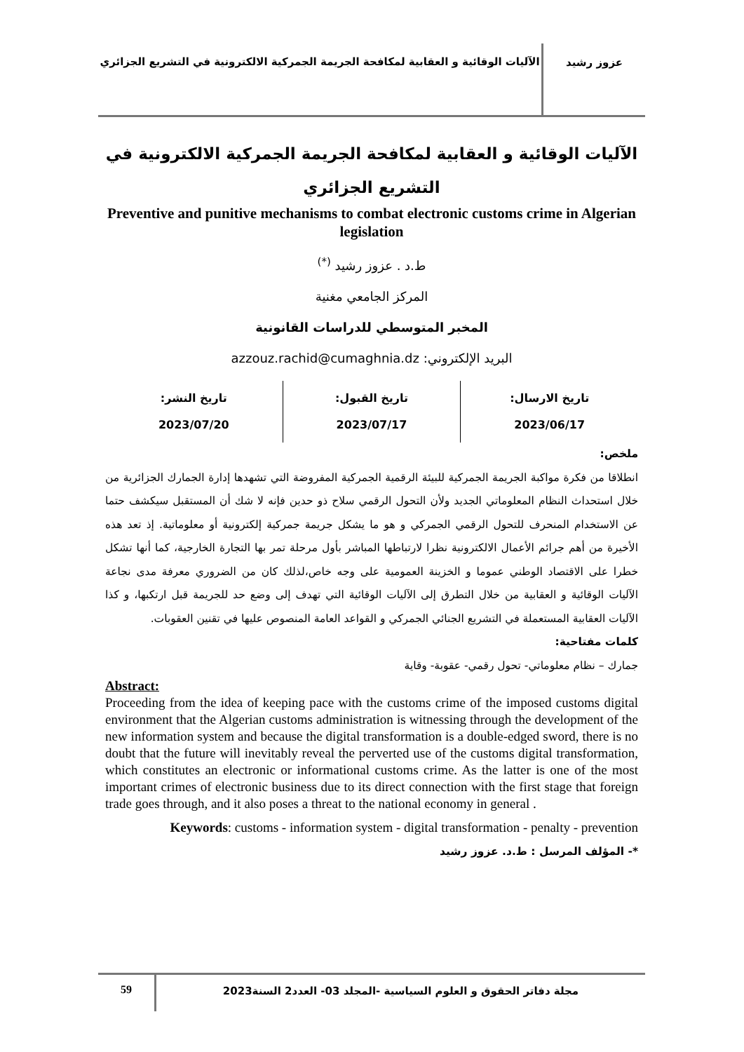عزوز رشيد
الآليات الوقائية و العقابية لمكافحة الجريمة الجمركية الالكترونية في التشريع الجزائري
الآليات الوقائية و العقابية لمكافحة الجريمة الجمركية الالكترونية في التشريع الجزائري
Preventive and punitive mechanisms to combat electronic customs crime in Algerian legislation
ط.د . عزوز رشيد <sup>(*)</sup>
المركز الجامعي مغنية
المخبر المتوسطي للدراسات القانونية
البريد الإلكتروني: azzouz.rachid@cumaghnia.dz
تاريخ الارسال:
2023/06/17
تاريخ القبول:
2023/07/17
تاريخ النشر:
2023/07/20
ملخص:
انطلاقا من فكرة مواكبة الجريمة الجمركية للبيئة الرقمية الجمركية المفروضة التي تشهدها إدارة الجمارك الجزائرية من خلال استحداث النظام المعلوماتي الجديد ولأن التحول الرقمي سلاح ذو حدين فإنه لا شك أن المستقبل سيكشف حتما عن الاستخدام المنحرف للتحول الرقمي الجمركي و هو ما يشكل جريمة جمركية إلكترونية أو معلوماتية. إذ تعد هذه الأخيرة من أهم جرائم الأعمال الالكترونية نظرا لارتباطها المباشر بأول مرحلة تمر بها التجارة الخارجية، كما أنها تشكل خطرا على الاقتصاد الوطني عموما و الخزينة العمومية على وجه خاص،لذلك كان من الضروري معرفة مدى نجاعة الآليات الوقائية و العقابية من خلال التطرق إلى الآليات الوقائية التي تهدف إلى وضع حد للجريمة قبل ارتكبها، و كذا الآليات العقابية المستعملة في التشريع الجنائي الجمركي و القواعد العامة المنصوص عليها في تقنين العقوبات.
كلمات مفتاحية:
جمارك – نظام معلوماتي- تحول رقمي- عقوبة- وقاية
Abstract:
Proceeding from the idea of keeping pace with the customs crime of the imposed customs digital environment that the Algerian customs administration is witnessing through the development of the new information system and because the digital transformation is a double-edged sword, there is no doubt that the future will inevitably reveal the perverted use of the customs digital transformation, which constitutes an electronic or informational customs crime. As the latter is one of the most important crimes of electronic business due to its direct connection with the first stage that foreign trade goes through, and it also poses a threat to the national economy in general .
Keywords: customs - information system - digital transformation - penalty - prevention
*- المؤلف المرسل : ط.د. عزوز رشيد
مجلة دفاتر الحقوق و العلوم السياسية -المجلد 03- العدد2 السنة2023
59